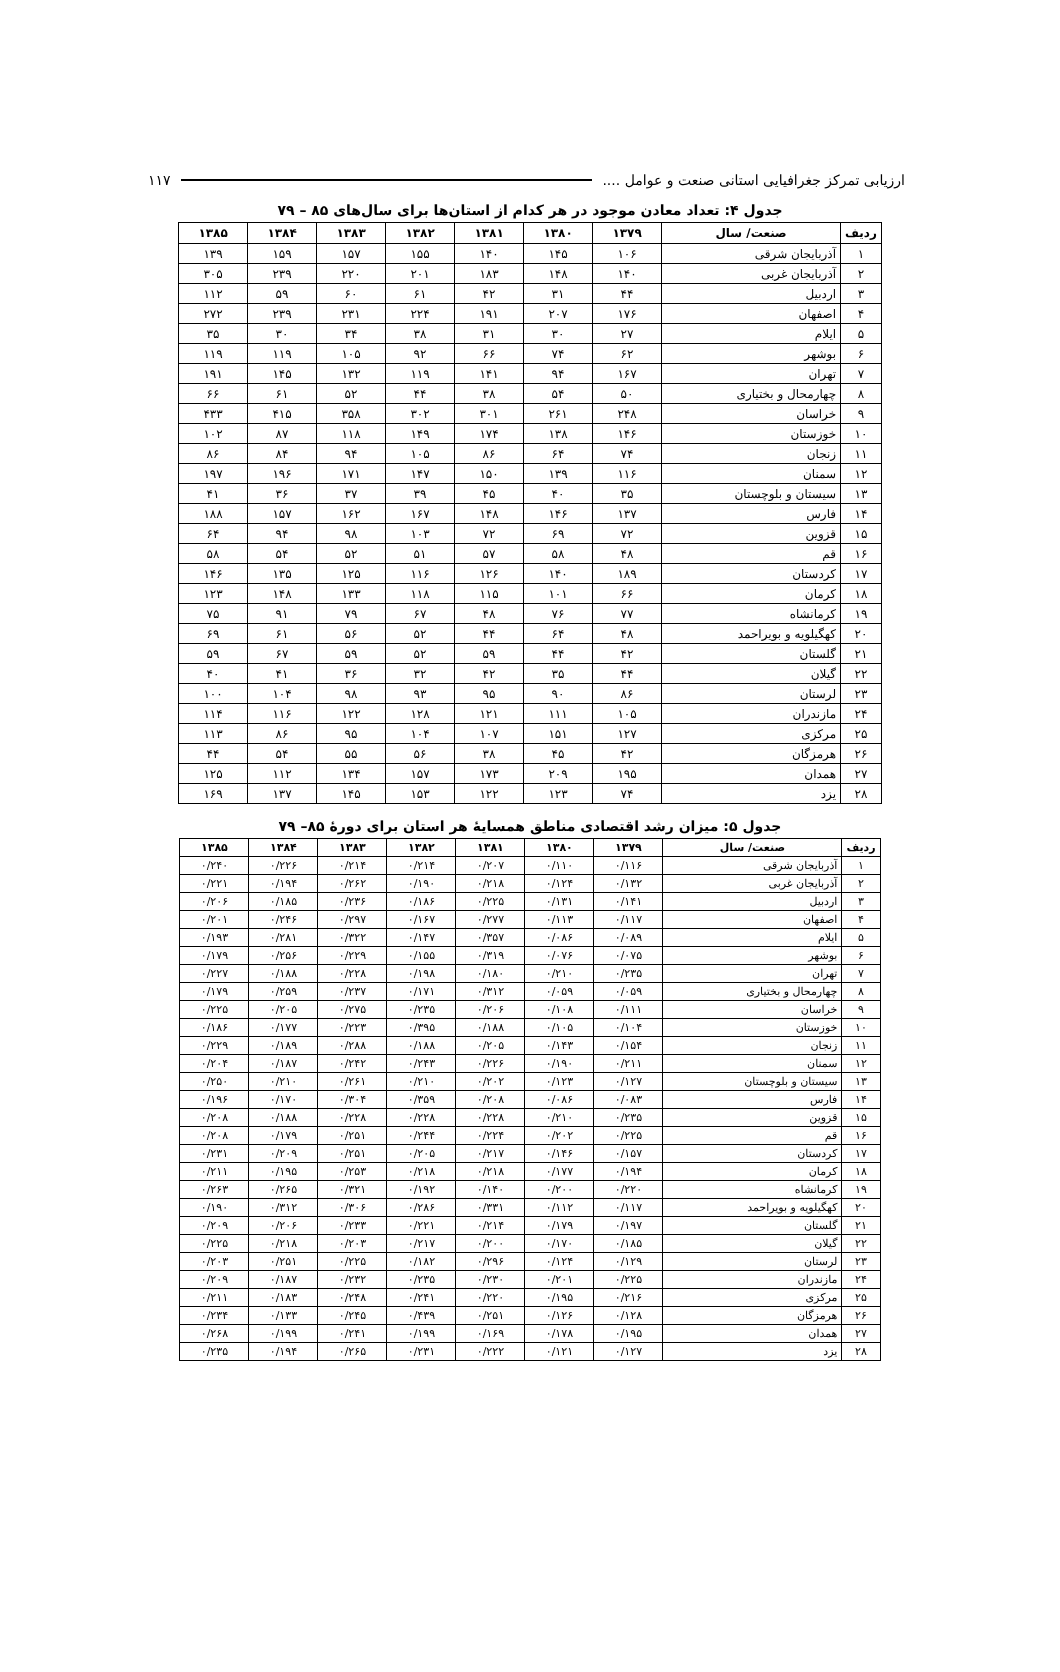ارزیابی تمرکز جغرافیایی استانی صنعت و عوامل .... ۱۱۷
جدول ۴: تعداد معادن موجود در هر کدام از استان‌ها برای سال‌های ۸۵ – ۷۹
| ردیف | صنعت/ سال | ۱۳۷۹ | ۱۳۸۰ | ۱۳۸۱ | ۱۳۸۲ | ۱۳۸۳ | ۱۳۸۴ | ۱۳۸۵ |
| --- | --- | --- | --- | --- | --- | --- | --- | --- |
| ۱ | آذربایجان شرقی | ۱۰۶ | ۱۴۵ | ۱۴۰ | ۱۵۵ | ۱۵۷ | ۱۵۹ | ۱۳۹ |
| ۲ | آذربایجان غربی | ۱۴۰ | ۱۴۸ | ۱۸۳ | ۲۰۱ | ۲۲۰ | ۲۳۹ | ۳۰۵ |
| ۳ | اردبیل | ۴۴ | ۳۱ | ۴۲ | ۶۱ | ۶۰ | ۵۹ | ۱۱۲ |
| ۴ | اصفهان | ۱۷۶ | ۲۰۷ | ۱۹۱ | ۲۲۴ | ۲۳۱ | ۲۳۹ | ۲۷۲ |
| ۵ | ایلام | ۲۷ | ۳۰ | ۳۱ | ۳۸ | ۳۴ | ۳۰ | ۳۵ |
| ۶ | بوشهر | ۶۲ | ۷۴ | ۶۶ | ۹۲ | ۱۰۵ | ۱۱۹ | ۱۱۹ |
| ۷ | تهران | ۱۶۷ | ۹۴ | ۱۴۱ | ۱۱۹ | ۱۳۲ | ۱۴۵ | ۱۹۱ |
| ۸ | چهارمحال و بختیاری | ۵۰ | ۵۴ | ۳۸ | ۴۴ | ۵۲ | ۶۱ | ۶۶ |
| ۹ | خراسان | ۲۴۸ | ۲۶۱ | ۳۰۱ | ۳۰۲ | ۳۵۸ | ۴۱۵ | ۴۳۳ |
| ۱۰ | خوزستان | ۱۴۶ | ۱۳۸ | ۱۷۴ | ۱۴۹ | ۱۱۸ | ۸۷ | ۱۰۲ |
| ۱۱ | زنجان | ۷۴ | ۶۴ | ۸۶ | ۱۰۵ | ۹۴ | ۸۴ | ۸۶ |
| ۱۲ | سمنان | ۱۱۶ | ۱۳۹ | ۱۵۰ | ۱۴۷ | ۱۷۱ | ۱۹۶ | ۱۹۷ |
| ۱۳ | سیستان و بلوچستان | ۳۵ | ۴۰ | ۴۵ | ۳۹ | ۳۷ | ۳۶ | ۴۱ |
| ۱۴ | فارس | ۱۳۷ | ۱۴۶ | ۱۴۸ | ۱۶۷ | ۱۶۲ | ۱۵۷ | ۱۸۸ |
| ۱۵ | قزوین | ۷۲ | ۶۹ | ۷۲ | ۱۰۳ | ۹۸ | ۹۴ | ۶۴ |
| ۱۶ | قم | ۴۸ | ۵۸ | ۵۷ | ۵۱ | ۵۲ | ۵۴ | ۵۸ |
| ۱۷ | کردستان | ۱۸۹ | ۱۴۰ | ۱۲۶ | ۱۱۶ | ۱۲۵ | ۱۳۵ | ۱۴۶ |
| ۱۸ | کرمان | ۶۶ | ۱۰۱ | ۱۱۵ | ۱۱۸ | ۱۳۳ | ۱۴۸ | ۱۲۳ |
| ۱۹ | کرمانشاه | ۷۷ | ۷۶ | ۴۸ | ۶۷ | ۷۹ | ۹۱ | ۷۵ |
| ۲۰ | کهگیلویه و بویراحمد | ۴۸ | ۶۴ | ۴۴ | ۵۲ | ۵۶ | ۶۱ | ۶۹ |
| ۲۱ | گلستان | ۴۲ | ۴۴ | ۵۹ | ۵۲ | ۵۹ | ۶۷ | ۵۹ |
| ۲۲ | گیلان | ۴۴ | ۳۵ | ۴۲ | ۳۲ | ۳۶ | ۴۱ | ۴۰ |
| ۲۳ | لرستان | ۸۶ | ۹۰ | ۹۵ | ۹۳ | ۹۸ | ۱۰۴ | ۱۰۰ |
| ۲۴ | مازندران | ۱۰۵ | ۱۱۱ | ۱۲۱ | ۱۲۸ | ۱۲۲ | ۱۱۶ | ۱۱۴ |
| ۲۵ | مرکزی | ۱۲۷ | ۱۵۱ | ۱۰۷ | ۱۰۴ | ۹۵ | ۸۶ | ۱۱۳ |
| ۲۶ | هرمزگان | ۴۲ | ۴۵ | ۳۸ | ۵۶ | ۵۵ | ۵۴ | ۴۴ |
| ۲۷ | همدان | ۱۹۵ | ۲۰۹ | ۱۷۳ | ۱۵۷ | ۱۳۴ | ۱۱۲ | ۱۲۵ |
| ۲۸ | یزد | ۷۴ | ۱۲۳ | ۱۲۲ | ۱۵۳ | ۱۴۵ | ۱۳۷ | ۱۶۹ |
جدول ۵: میزان رشد اقتصادی مناطق همسایهٔ هر استان برای دورهٔ ۸۵– ۷۹
| ردیف | صنعت/ سال | ۱۳۷۹ | ۱۳۸۰ | ۱۳۸۱ | ۱۳۸۲ | ۱۳۸۳ | ۱۳۸۴ | ۱۳۸۵ |
| --- | --- | --- | --- | --- | --- | --- | --- | --- |
| ۱ | آذربایجان شرقی | ۰/۱۱۶ | ۰/۱۱۰ | ۰/۲۰۷ | ۰/۲۱۴ | ۰/۲۱۴ | ۰/۲۲۶ | ۰/۲۴۰ |
| ۲ | آذربایجان غربی | ۰/۱۳۲ | ۰/۱۲۴ | ۰/۲۱۸ | ۰/۱۹۰ | ۰/۲۶۲ | ۰/۱۹۴ | ۰/۲۲۱ |
| ۳ | اردبیل | ۰/۱۴۱ | ۰/۱۳۱ | ۰/۲۲۵ | ۰/۱۸۶ | ۰/۲۳۶ | ۰/۱۸۵ | ۰/۲۰۶ |
| ۴ | اصفهان | ۰/۱۱۷ | ۰/۱۱۳ | ۰/۲۷۷ | ۰/۱۶۷ | ۰/۲۹۷ | ۰/۲۴۶ | ۰/۲۰۱ |
| ۵ | ایلام | ۰/۰۸۹ | ۰/۰۸۶ | ۰/۳۵۷ | ۰/۱۴۷ | ۰/۳۲۲ | ۰/۲۸۱ | ۰/۱۹۳ |
| ۶ | بوشهر | ۰/۰۷۵ | ۰/۰۷۶ | ۰/۳۱۹ | ۰/۱۵۵ | ۰/۲۲۹ | ۰/۲۵۶ | ۰/۱۷۹ |
| ۷ | تهران | ۰/۲۳۵ | ۰/۲۱۰ | ۰/۱۸۰ | ۰/۱۹۸ | ۰/۲۲۸ | ۰/۱۸۸ | ۰/۲۲۷ |
| ۸ | چهارمحال و بختیاری | ۰/۰۵۹ | ۰/۰۵۹ | ۰/۳۱۲ | ۰/۱۷۱ | ۰/۲۳۷ | ۰/۲۵۹ | ۰/۱۷۹ |
| ۹ | خراسان | ۰/۱۱۱ | ۰/۱۰۸ | ۰/۲۰۶ | ۰/۲۳۵ | ۰/۲۷۵ | ۰/۲۰۵ | ۰/۲۲۵ |
| ۱۰ | خوزستان | ۰/۱۰۴ | ۰/۱۰۵ | ۰/۱۸۸ | ۰/۳۹۵ | ۰/۲۲۳ | ۰/۱۷۷ | ۰/۱۸۶ |
| ۱۱ | زنجان | ۰/۱۵۴ | ۰/۱۴۳ | ۰/۲۰۵ | ۰/۱۸۸ | ۰/۲۸۸ | ۰/۱۸۹ | ۰/۲۲۹ |
| ۱۲ | سمنان | ۰/۲۱۱ | ۰/۱۹۰ | ۰/۲۲۶ | ۰/۲۴۳ | ۰/۲۴۲ | ۰/۱۸۷ | ۰/۲۰۴ |
| ۱۳ | سیستان و بلوچستان | ۰/۱۲۷ | ۰/۱۲۳ | ۰/۲۰۲ | ۰/۲۱۰ | ۰/۲۶۱ | ۰/۲۱۰ | ۰/۲۵۰ |
| ۱۴ | فارس | ۰/۰۸۳ | ۰/۰۸۶ | ۰/۲۰۸ | ۰/۳۵۹ | ۰/۳۰۴ | ۰/۱۷۰ | ۰/۱۹۶ |
| ۱۵ | قزوین | ۰/۲۳۵ | ۰/۲۱۰ | ۰/۲۲۸ | ۰/۲۲۸ | ۰/۲۲۸ | ۰/۱۸۸ | ۰/۲۰۸ |
| ۱۶ | قم | ۰/۲۲۵ | ۰/۲۰۲ | ۰/۲۲۴ | ۰/۲۴۴ | ۰/۲۵۱ | ۰/۱۷۹ | ۰/۲۰۸ |
| ۱۷ | کردستان | ۰/۱۵۷ | ۰/۱۴۶ | ۰/۲۱۷ | ۰/۲۰۵ | ۰/۲۵۱ | ۰/۲۰۹ | ۰/۲۳۱ |
| ۱۸ | کرمان | ۰/۱۹۴ | ۰/۱۷۷ | ۰/۲۱۸ | ۰/۲۱۸ | ۰/۲۵۳ | ۰/۱۹۵ | ۰/۲۱۱ |
| ۱۹ | کرمانشاه | ۰/۲۲۰ | ۰/۲۰۰ | ۰/۱۴۰ | ۰/۱۹۲ | ۰/۳۲۱ | ۰/۲۶۵ | ۰/۲۶۳ |
| ۲۰ | کهگیلویه و بویراحمد | ۰/۱۱۷ | ۰/۱۱۲ | ۰/۳۳۱ | ۰/۲۸۶ | ۰/۳۰۶ | ۰/۳۱۲ | ۰/۱۹۰ |
| ۲۱ | گلستان | ۰/۱۹۷ | ۰/۱۷۹ | ۰/۲۱۴ | ۰/۲۲۱ | ۰/۲۳۳ | ۰/۲۰۶ | ۰/۲۰۹ |
| ۲۲ | گیلان | ۰/۱۸۵ | ۰/۱۷۰ | ۰/۲۰۰ | ۰/۲۱۷ | ۰/۲۰۳ | ۰/۲۱۸ | ۰/۲۲۵ |
| ۲۳ | لرستان | ۰/۱۲۹ | ۰/۱۲۴ | ۰/۲۹۶ | ۰/۱۸۲ | ۰/۲۲۵ | ۰/۲۵۱ | ۰/۲۰۳ |
| ۲۴ | مازندران | ۰/۲۲۵ | ۰/۲۰۱ | ۰/۲۳۰ | ۰/۲۳۵ | ۰/۲۳۲ | ۰/۱۸۷ | ۰/۲۰۹ |
| ۲۵ | مرکزی | ۰/۲۱۶ | ۰/۱۹۵ | ۰/۲۲۰ | ۰/۲۴۱ | ۰/۲۴۸ | ۰/۱۸۳ | ۰/۲۱۱ |
| ۲۶ | هرمزگان | ۰/۱۲۸ | ۰/۱۲۶ | ۰/۲۵۱ | ۰/۴۳۹ | ۰/۲۴۵ | ۰/۱۳۳ | ۰/۲۳۴ |
| ۲۷ | همدان | ۰/۱۹۵ | ۰/۱۷۸ | ۰/۱۶۹ | ۰/۱۹۹ | ۰/۲۴۱ | ۰/۱۹۹ | ۰/۲۶۸ |
| ۲۸ | یزد | ۰/۱۲۷ | ۰/۱۲۱ | ۰/۲۲۲ | ۰/۲۳۱ | ۰/۲۶۵ | ۰/۱۹۴ | ۰/۲۳۵ |